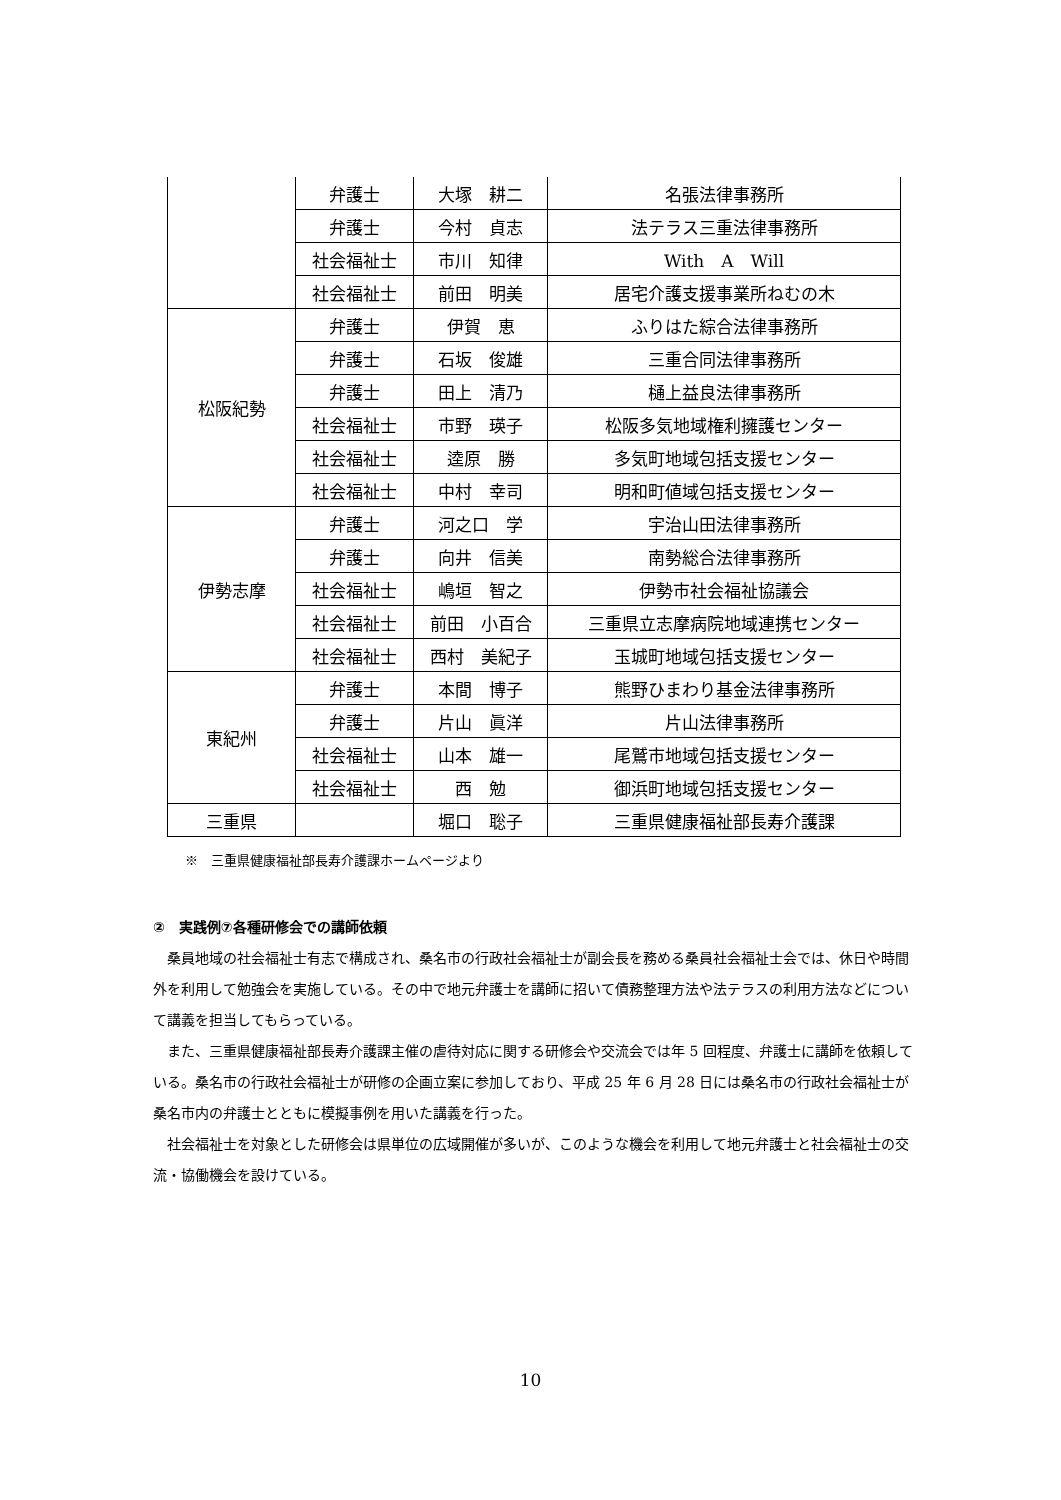| | 弁護士 | 大塚 耕二 | 名張法律事務所 |
| | 弁護士 | 今村 貞志 | 法テラス三重法律事務所 |
| | 社会福祉士 | 市川 知律 | With A Will |
| | 社会福祉士 | 前田 明美 | 居宅介護支援事業所ねむの木 |
| 松阪紀勢 | 弁護士 | 伊賀 恵 | ふりはた綜合法律事務所 |
| | 弁護士 | 石坂 俊雄 | 三重合同法律事務所 |
| | 弁護士 | 田上 清乃 | 樋上益良法律事務所 |
| | 社会福祉士 | 市野 瑛子 | 松阪多気地域権利擁護センター |
| | 社会福祉士 | 逵原 勝 | 多気町地域包括支援センター |
| | 社会福祉士 | 中村 幸司 | 明和町値域包括支援センター |
| 伊勢志摩 | 弁護士 | 河之口 学 | 宇治山田法律事務所 |
| | 弁護士 | 向井 信美 | 南勢総合法律事務所 |
| | 社会福祉士 | 嶋垣 智之 | 伊勢市社会福祉協議会 |
| | 社会福祉士 | 前田 小百合 | 三重県立志摩病院地域連携センター |
| | 社会福祉士 | 西村 美紀子 | 玉城町地域包括支援センター |
| 東紀州 | 弁護士 | 本間 博子 | 熊野ひまわり基金法律事務所 |
| | 弁護士 | 片山 眞洋 | 片山法律事務所 |
| | 社会福祉士 | 山本 雄一 | 尾鷲市地域包括支援センター |
| | 社会福祉士 | 西 勉 | 御浜町地域包括支援センター |
| 三重県 | | 堀口 聡子 | 三重県健康福祉部長寿介護課 |
※　三重県健康福祉部長寿介護課ホームページより
②　実践例⑦各種研修会での講師依頼
桑員地域の社会福祉士有志で構成され、桑名市の行政社会福祉士が副会長を務める桑員社会福祉士会では、休日や時間外を利用して勉強会を実施している。その中で地元弁護士を講師に招いて債務整理方法や法テラスの利用方法などについて講義を担当してもらっている。
また、三重県健康福祉部長寿介護課主催の虐待対応に関する研修会や交流会では年 5 回程度、弁護士に講師を依頼している。桑名市の行政社会福祉士が研修の企画立案に参加しており、平成 25 年 6 月 28 日には桑名市の行政社会福祉士が桑名市内の弁護士とともに模擬事例を用いた講義を行った。
社会福祉士を対象とした研修会は県単位の広域開催が多いが、このような機会を利用して地元弁護士と社会福祉士の交流・協働機会を設けている。
10